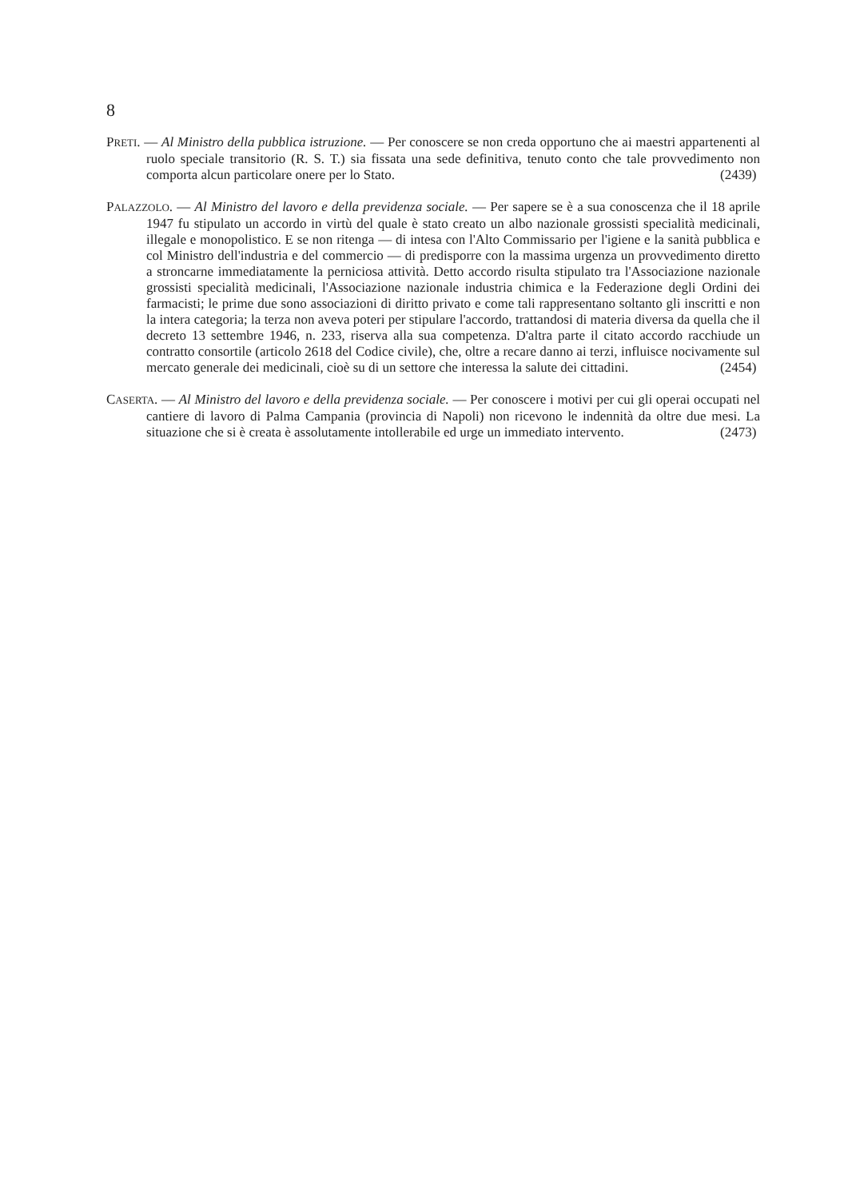8
PRETI. — Al Ministro della pubblica istruzione. — Per conoscere se non creda opportuno che ai maestri appartenenti al ruolo speciale transitorio (R. S. T.) sia fissata una sede definitiva, tenuto conto che tale provvedimento non comporta alcun particolare onere per lo Stato. (2439)
PALAZZOLO. — Al Ministro del lavoro e della previdenza sociale. — Per sapere se è a sua conoscenza che il 18 aprile 1947 fu stipulato un accordo in virtù del quale è stato creato un albo nazionale grossisti specialità medicinali, illegale e monopolistico. E se non ritenga — di intesa con l'Alto Commissario per l'igiene e la sanità pubblica e col Ministro dell'industria e del commercio — di predisporre con la massima urgenza un provvedimento diretto a stroncarne immediatamente la perniciosa attività. Detto accordo risulta stipulato tra l'Associazione nazionale grossisti specialità medicinali, l'Associazione nazionale industria chimica e la Federazione degli Ordini dei farmacisti; le prime due sono associazioni di diritto privato e come tali rappresentano soltanto gli inscritti e non la intera categoria; la terza non aveva poteri per stipulare l'accordo, trattandosi di materia diversa da quella che il decreto 13 settembre 1946, n. 233, riserva alla sua competenza. D'altra parte il citato accordo racchiude un contratto consortile (articolo 2618 del Codice civile), che, oltre a recare danno ai terzi, influisce nocivamente sul mercato generale dei medicinali, cioè su di un settore che interessa la salute dei cittadini. (2454)
CASERTA. — Al Ministro del lavoro e della previdenza sociale. — Per conoscere i motivi per cui gli operai occupati nel cantiere di lavoro di Palma Campania (provincia di Napoli) non ricevono le indennità da oltre due mesi. La situazione che si è creata è assolutamente intollerabile ed urge un immediato intervento. (2473)